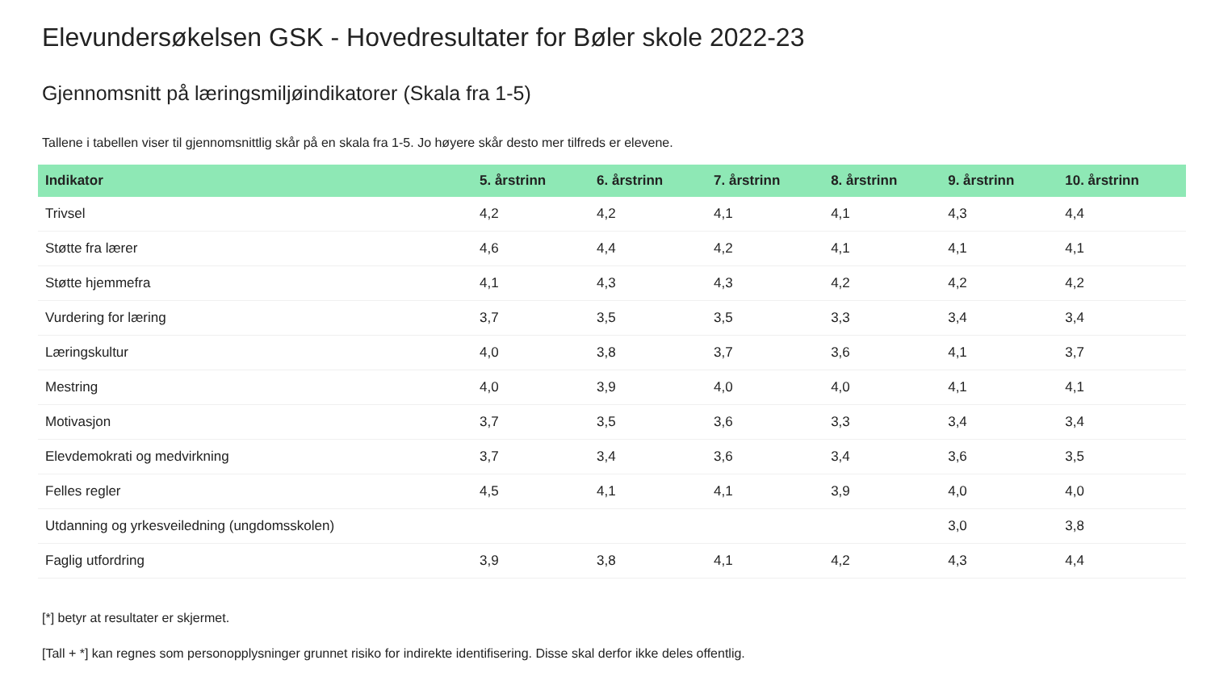Elevundersøkelsen GSK - Hovedresultater for Bøler skole 2022-23
Gjennomsnitt på læringsmiljøindikatorer (Skala fra 1-5)
Tallene i tabellen viser til gjennomsnittlig skår på en skala fra 1-5. Jo høyere skår desto mer tilfreds er elevene.
| Indikator | 5. årstrinn | 6. årstrinn | 7. årstrinn | 8. årstrinn | 9. årstrinn | 10. årstrinn |
| --- | --- | --- | --- | --- | --- | --- |
| Trivsel | 4,2 | 4,2 | 4,1 | 4,1 | 4,3 | 4,4 |
| Støtte fra lærer | 4,6 | 4,4 | 4,2 | 4,1 | 4,1 | 4,1 |
| Støtte hjemmefra | 4,1 | 4,3 | 4,3 | 4,2 | 4,2 | 4,2 |
| Vurdering for læring | 3,7 | 3,5 | 3,5 | 3,3 | 3,4 | 3,4 |
| Læringskultur | 4,0 | 3,8 | 3,7 | 3,6 | 4,1 | 3,7 |
| Mestring | 4,0 | 3,9 | 4,0 | 4,0 | 4,1 | 4,1 |
| Motivasjon | 3,7 | 3,5 | 3,6 | 3,3 | 3,4 | 3,4 |
| Elevdemokrati og medvirkning | 3,7 | 3,4 | 3,6 | 3,4 | 3,6 | 3,5 |
| Felles regler | 4,5 | 4,1 | 4,1 | 3,9 | 4,0 | 4,0 |
| Utdanning og yrkesveiledning (ungdomsskolen) | | | | | 3,0 | 3,8 |
| Faglig utfordring | 3,9 | 3,8 | 4,1 | 4,2 | 4,3 | 4,4 |
[*] betyr at resultater er skjermet.
[Tall + *] kan regnes som personopplysninger grunnet risiko for indirekte identifisering. Disse skal derfor ikke deles offentlig.